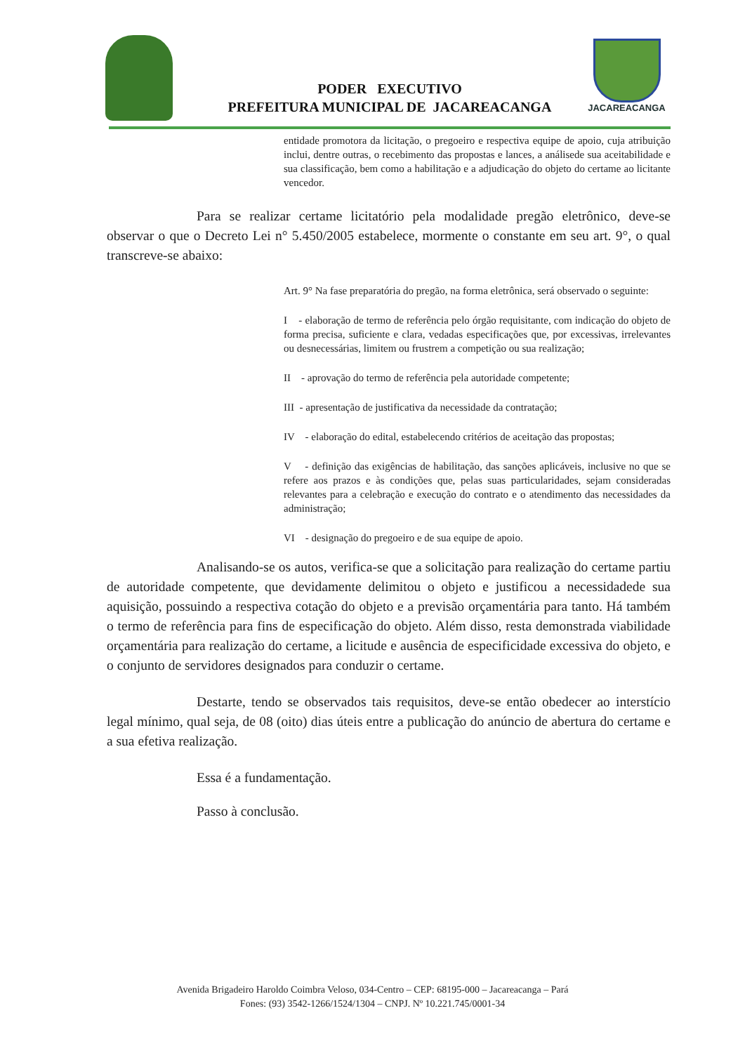PODER EXECUTIVO
PREFEITURA MUNICIPAL DE JACAREACANGA
JACAREACANGA
entidade promotora da licitação, o pregoeiro e respectiva equipe de apoio, cuja atribuição inclui, dentre outras, o recebimento das propostas e lances, a análisede sua aceitabilidade e sua classificação, bem como a habilitação e a adjudicação do objeto do certame ao licitante vencedor.
Para se realizar certame licitatório pela modalidade pregão eletrônico, deve-se observar o que o Decreto Lei n° 5.450/2005 estabelece, mormente o constante em seu art. 9°, o qual transcreve-se abaixo:
Art. 9° Na fase preparatória do pregão, na forma eletrônica, será observado o seguinte:
I - elaboração de termo de referência pelo órgão requisitante, com indicação do objeto de forma precisa, suficiente e clara, vedadas especificações que, por excessivas, irrelevantes ou desnecessárias, limitem ou frustrem a competição ou sua realização;
II - aprovação do termo de referência pela autoridade competente;
III - apresentação de justificativa da necessidade da contratação;
IV - elaboração do edital, estabelecendo critérios de aceitação das propostas;
V - definição das exigências de habilitação, das sanções aplicáveis, inclusive no que se refere aos prazos e às condições que, pelas suas particularidades, sejam consideradas relevantes para a celebração e execução do contrato e o atendimento das necessidades da administração;
VI - designação do pregoeiro e de sua equipe de apoio.
Analisando-se os autos, verifica-se que a solicitação para realização do certame partiu de autoridade competente, que devidamente delimitou o objeto e justificou a necessidadede sua aquisição, possuindo a respectiva cotação do objeto e a previsão orçamentária para tanto. Há também o termo de referência para fins de especificação do objeto. Além disso, resta demonstrada viabilidade orçamentária para realização do certame, a licitude e ausência de especificidade excessiva do objeto, e o conjunto de servidores designados para conduzir o certame.
Destarte, tendo se observados tais requisitos, deve-se então obedecer ao interstício legal mínimo, qual seja, de 08 (oito) dias úteis entre a publicação do anúncio de abertura do certame e a sua efetiva realização.
Essa é a fundamentação.
Passo à conclusão.
Avenida Brigadeiro Haroldo Coimbra Veloso, 034-Centro – CEP: 68195-000 – Jacareacanga – Pará
Fones: (93) 3542-1266/1524/1304 – CNPJ. Nº 10.221.745/0001-34